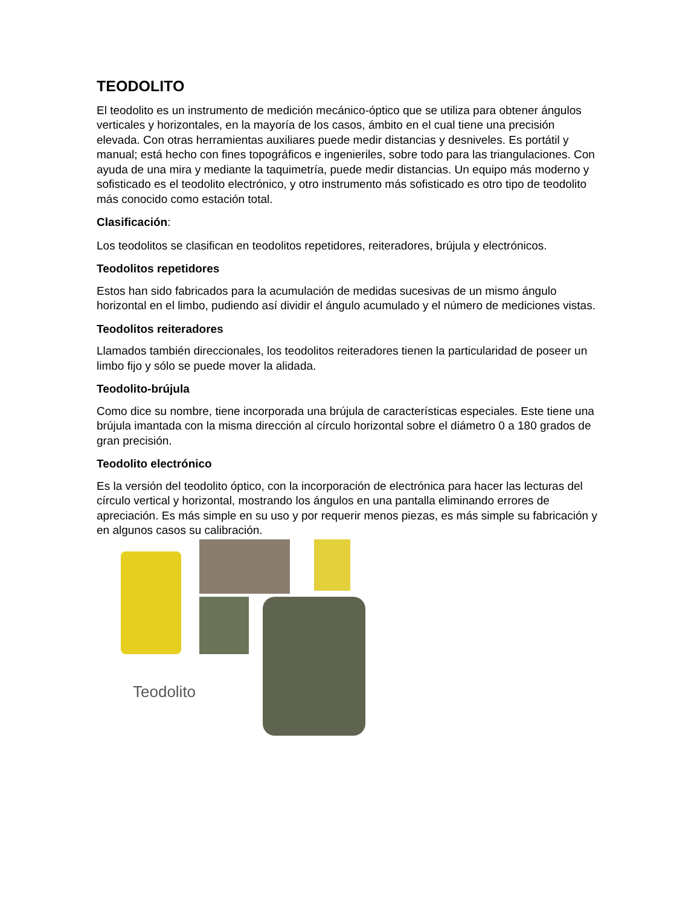TEODOLITO
El teodolito es un instrumento de medición mecánico-óptico que se utiliza para obtener ángulos verticales y horizontales, en la mayoría de los casos, ámbito en el cual tiene una precisión elevada. Con otras herramientas auxiliares puede medir distancias y desniveles. Es portátil y manual; está hecho con fines topográficos e ingenieriles, sobre todo para las triangulaciones. Con ayuda de una mira y mediante la taquimetría, puede medir distancias. Un equipo más moderno y sofisticado es el teodolito electrónico, y otro instrumento más sofisticado es otro tipo de teodolito más conocido como estación total.
Clasificación:
Los teodolitos se clasifican en teodolitos repetidores, reiteradores, brújula y electrónicos.
Teodolitos repetidores
Estos han sido fabricados para la acumulación de medidas sucesivas de un mismo ángulo horizontal en el limbo, pudiendo así dividir el ángulo acumulado y el número de mediciones vistas.
Teodolitos reiteradores
Llamados también direccionales, los teodolitos reiteradores tienen la particularidad de poseer un limbo fijo y sólo se puede mover la alidada.
Teodolito-brújula
Como dice su nombre, tiene incorporada una brújula de características especiales. Este tiene una brújula imantada con la misma dirección al círculo horizontal sobre el diámetro 0 a 180 grados de gran precisión.
Teodolito electrónico
Es la versión del teodolito óptico, con la incorporación de electrónica para hacer las lecturas del círculo vertical y horizontal, mostrando los ángulos en una pantalla eliminando errores de apreciación. Es más simple en su uso y por requerir menos piezas, es más simple su fabricación y en algunos casos su calibración.
Teodolito